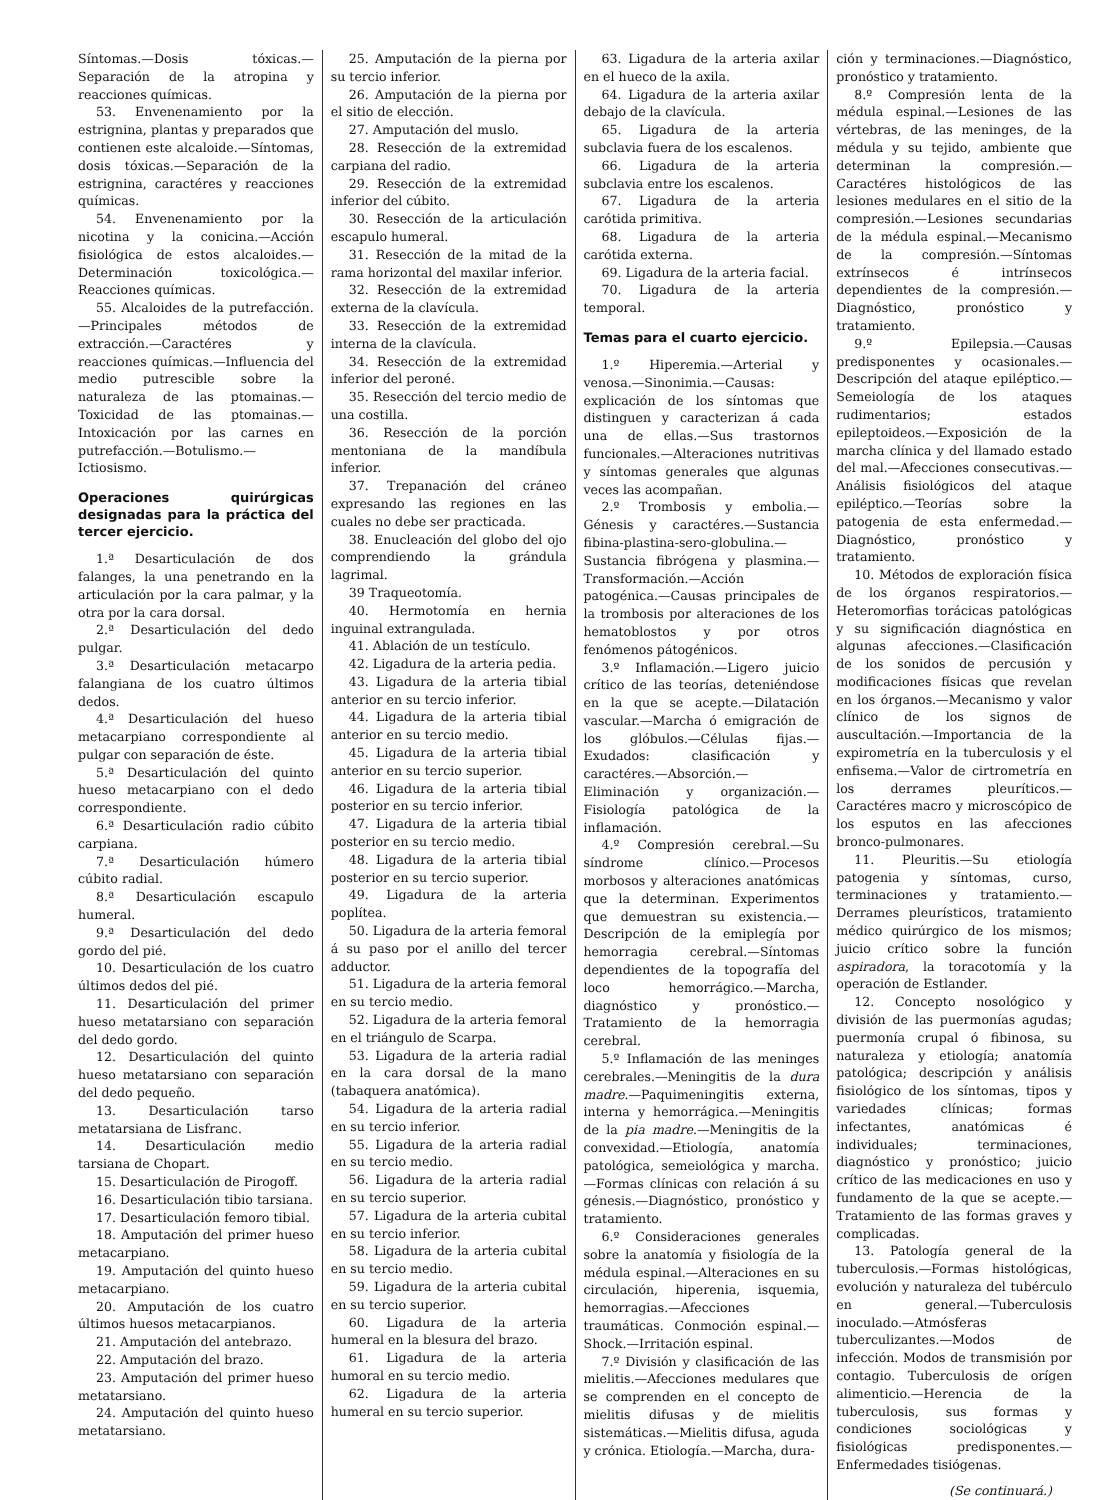Síntomas.—Dosis tóxicas.—Separación de la atropina y reacciones químicas.
53. Envenenamiento por la estrignina, plantas y preparados que contienen este alcaloide.—Síntomas, dosis tóxicas.—Separación de la estrignina, caractéres y reacciones químicas.
54. Envenenamiento por la nicotina y la conicina.—Acción fisiológica de estos alcaloides.—Determinación toxicológica.—Reacciones químicas.
55. Alcaloides de la putrefacción.—Principales métodos de extracción.—Caractéres y reacciones químicas.—Influencia del medio putrescible sobre la naturaleza de las ptomainas.—Toxicidad de las ptomainas.—Intoxicación por las carnes en putrefacción.—Botulismo.—Ictiosismo.
Operaciones quirúrgicas designadas para la práctica del tercer ejercicio.
1.ª Desarticulación de dos falanges, la una penetrando en la articulación por la cara palmar, y la otra por la cara dorsal.
2.ª Desarticulación del dedo pulgar.
3.ª Desarticulación metacarpo falangiana de los cuatro últimos dedos.
4.ª Desarticulación del hueso metacarpiano correspondiente al pulgar con separación de éste.
5.ª Desarticulación del quinto hueso metacarpiano con el dedo correspondiente.
6.ª Desarticulación radio cúbito carpiana.
7.ª Desarticulación húmero cúbito radial.
8.ª Desarticulación escapulo humeral.
9.ª Desarticulación del dedo gordo del pié.
10. Desarticulación de los cuatro últimos dedos del pié.
11. Desarticulación del primer hueso metatarsiano con separación del dedo gordo.
12. Desarticulación del quinto hueso metatarsiano con separación del dedo pequeño.
13. Desarticulación tarso metatarsiana de Lisfranc.
14. Desarticulación medio tarsiana de Chopart.
15. Desarticulación de Pirogoff.
16. Desarticulación tibio tarsiana.
17. Desarticulación femoro tibial.
18. Amputación del primer hueso metacarpiano.
19. Amputación del quinto hueso metacarpiano.
20. Amputación de los cuatro últimos huesos metacarpianos.
21. Amputación del antebrazo.
22. Amputación del brazo.
23. Amputación del primer hueso metatarsiano.
24. Amputación del quinto hueso metatarsiano.
25. Amputación de la pierna por su tercio inferior.
26. Amputación de la pierna por el sitio de elección.
27. Amputación del muslo.
28. Resección de la extremidad carpiana del radio.
29. Resección de la extremidad inferior del cúbito.
30. Resección de la articulación escapulo humeral.
31. Resección de la mitad de la rama horizontal del maxilar inferior.
32. Resección de la extremidad externa de la clavícula.
33. Resección de la extremidad interna de la clavícula.
34. Resección de la extremidad inferior del peroné.
35. Resección del tercio medio de una costilla.
36. Resección de la porción mentoniana de la mandíbula inferior.
37. Trepanación del cráneo expresando las regiones en las cuales no debe ser practicada.
38. Enucleación del globo del ojo comprendiendo la grándula lagrimal.
39 Traqueotomía.
40. Hermotomía en hernia inguinal extrangulada.
41. Ablación de un testículo.
42. Ligadura de la arteria pedia.
43. Ligadura de la arteria tibial anterior en su tercio inferior.
44. Ligadura de la arteria tibial anterior en su tercio medio.
45. Ligadura de la arteria tibial anterior en su tercio superior.
46. Ligadura de la arteria tibial posterior en su tercio inferior.
47. Ligadura de la arteria tibial posterior en su tercio medio.
48. Ligadura de la arteria tibial posterior en su tercio superior.
49. Ligadura de la arteria poplítea.
50. Ligadura de la arteria femoral á su paso por el anillo del tercer adductor.
51. Ligadura de la arteria femoral en su tercio medio.
52. Ligadura de la arteria femoral en el triángulo de Scarpa.
53. Ligadura de la arteria radial en la cara dorsal de la mano (tabaquera anatómica).
54. Ligadura de la arteria radial en su tercio inferior.
55. Ligadura de la arteria radial en su tercio medio.
56. Ligadura de la arteria radial en su tercio superior.
57. Ligadura de la arteria cubital en su tercio inferior.
58. Ligadura de la arteria cubital en su tercio medio.
59. Ligadura de la arteria cubital en su tercio superior.
60. Ligadura de la arteria humeral en la blesura del brazo.
61. Ligadura de la arteria humoral en su tercio medio.
62. Ligadura de la arteria humeral en su tercio superior.
63. Ligadura de la arteria axilar en el hueco de la axila.
64. Ligadura de la arteria axilar debajo de la clavícula.
65. Ligadura de la arteria subclavia fuera de los escalenos.
66. Ligadura de la arteria subclavia entre los escalenos.
67. Ligadura de la arteria carótida primitiva.
68. Ligadura de la arteria carótida externa.
69. Ligadura de la arteria facial.
70. Ligadura de la arteria temporal.
Temas para el cuarto ejercicio.
1.º Hiperemia.—Arterial y venosa.—Sinonimia.—Causas: explicación de los síntomas que distinguen y caracterizan á cada una de ellas.—Sus trastornos funcionales.—Alteraciones nutritivas y síntomas generales que algunas veces las acompañan.
2.º Trombosis y embolia.—Génesis y caractéres.—Sustancia fibina-plastina-sero-globulina.—Sustancia fibrógena y plasmina.—Transformación.—Acción patogénica.—Causas principales de la trombosis por alteraciones de los hematoblostos y por otros fenómenos pátogénicos.
3.º Inflamación.—Ligero juicio crítico de las teorías, deteniéndose en la que se acepte.—Dilatación vascular.—Marcha ó emigración de los glóbulos.—Células fijas.—Exudados: clasificación y caractéres.—Absorción.—Eliminación y organización.—Fisiología patológica de la inflamación.
4.º Compresión cerebral.—Su síndrome clínico.—Procesos morbosos y alteraciones anatómicas que la determinan. Experimentos que demuestran su existencia.—Descripción de la emiplegía por hemorragia cerebral.—Síntomas dependientes de la topografía del loco hemorrágico.—Marcha, diagnóstico y pronóstico.—Tratamiento de la hemorragia cerebral.
5.º Inflamación de las meninges cerebrales.—Meningitis de la dura madre.—Paquimeningitis externa, interna y hemorrágica.—Meningitis de la pia madre.—Meningitis de la convexidad.—Etiología, anatomía patológica, semeiológica y marcha.—Formas clínicas con relación á su génesis.—Diagnóstico, pronóstico y tratamiento.
6.º Consideraciones generales sobre la anatomía y fisiología de la médula espinal.—Alteraciones en su circulación, hiperenia, isquemia, hemorragias.—Afecciones traumáticas. Conmoción espinal.—Shock.—Irritación espinal.
7.º División y clasificación de las mielitis.—Afecciones medulares que se comprenden en el concepto de mielitis difusas y de mielitis sistemáticas.—Mielitis difusa, aguda y crónica. Etiología.—Marcha, dura-
ción y terminaciones.—Diagnóstico, pronóstico y tratamiento.
8.º Compresión lenta de la médula espinal.—Lesiones de las vértebras, de las meninges, de la médula y su tejido, ambiente que determinan la compresión.—Caractéres histológicos de las lesiones medulares en el sitio de la compresión.—Lesiones secundarias de la médula espinal.—Mecanismo de la compresión.—Síntomas extrínsecos é intrínsecos dependientes de la compresión.—Diagnóstico, pronóstico y tratamiento.
9.º Epilepsia.—Causas predisponentes y ocasionales.—Descripción del ataque epiléptico.—Semeiología de los ataques rudimentarios; estados epileptoideos.—Exposición de la marcha clínica y del llamado estado del mal.—Afecciones consecutivas.—Análisis fisiológicos del ataque epiléptico.—Teorías sobre la patogenia de esta enfermedad.—Diagnóstico, pronóstico y tratamiento.
10. Métodos de exploración física de los órganos respiratorios.—Heteromorfias torácicas patológicas y su significación diagnóstica en algunas afecciones.—Clasificación de los sonidos de percusión y modificaciones físicas que revelan en los órganos.—Mecanismo y valor clínico de los signos de auscultación.—Importancia de la expirometría en la tuberculosis y el enfisema.—Valor de cirtrometría en los derrames pleuríticos.—Caractéres macro y microscópico de los esputos en las afecciones bronco-pulmonares.
11. Pleuritis.—Su etiología patogenia y síntomas, curso, terminaciones y tratamiento.—Derrames pleurísticos, tratamiento médico quirúrgico de los mismos; juicio crítico sobre la función aspiradora, la toracotomía y la operación de Estlander.
12. Concepto nosológico y división de las puermonías agudas; puermonía crupal ó fibinosa, su naturaleza y etiología; anatomía patológica; descripción y análisis fisiológico de los síntomas, tipos y variedades clínicas; formas infectantes, anatómicas é individuales; terminaciones, diagnóstico y pronóstico; juicio crítico de las medicaciones en uso y fundamento de la que se acepte.—Tratamiento de las formas graves y complicadas.
13. Patología general de la tuberculosis.—Formas histológicas, evolución y naturaleza del tubérculo en general.—Tuberculosis inoculado.—Atmósferas tuberculizantes.—Modos de infección. Modos de transmisión por contagio. Tuberculosis de orígen alimenticio.—Herencia de la tuberculosis, sus formas y condiciones sociológicas y fisiológicas predisponentes.—Enfermedades tisiógenas.
(Se continuará.)